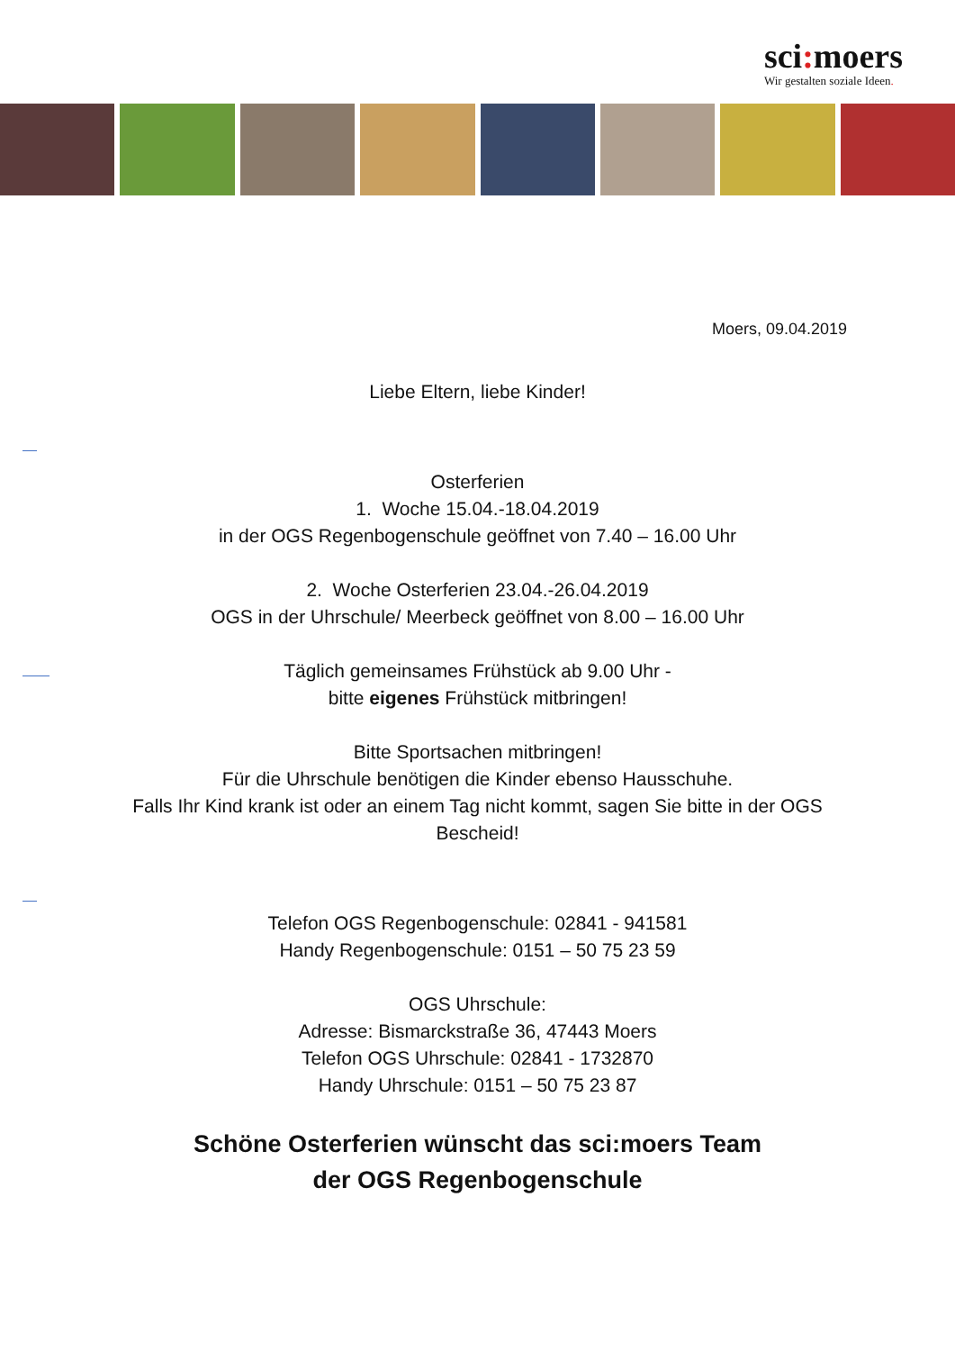sci: moers
Wir gestalten soziale Ideen.
Moers, 09.04.2019
Liebe Eltern, liebe Kinder!
Osterferien
1. Woche 15.04.-18.04.2019
in der OGS Regenbogenschule geöffnet von 7.40 – 16.00 Uhr
2. Woche Osterferien 23.04.-26.04.2019
OGS in der Uhrschule/ Meerbeck geöffnet von 8.00 – 16.00 Uhr
Täglich gemeinsames Frühstück ab 9.00 Uhr -
bitte eigenes Frühstück mitbringen!
Bitte Sportsachen mitbringen!
Für die Uhrschule benötigen die Kinder ebenso Hausschuhe.
Falls Ihr Kind krank ist oder an einem Tag nicht kommt, sagen Sie bitte in der OGS
Bescheid!
Telefon OGS Regenbogenschule: 02841 - 941581
Handy Regenbogenschule: 0151 – 50 75 23 59
OGS Uhrschule:
Adresse: Bismarckstraße 36, 47443 Moers
Telefon OGS Uhrschule: 02841 - 1732870
Handy Uhrschule: 0151 – 50 75 23 87
Schöne Osterferien wünscht das sci:moers Team
der OGS Regenbogenschule